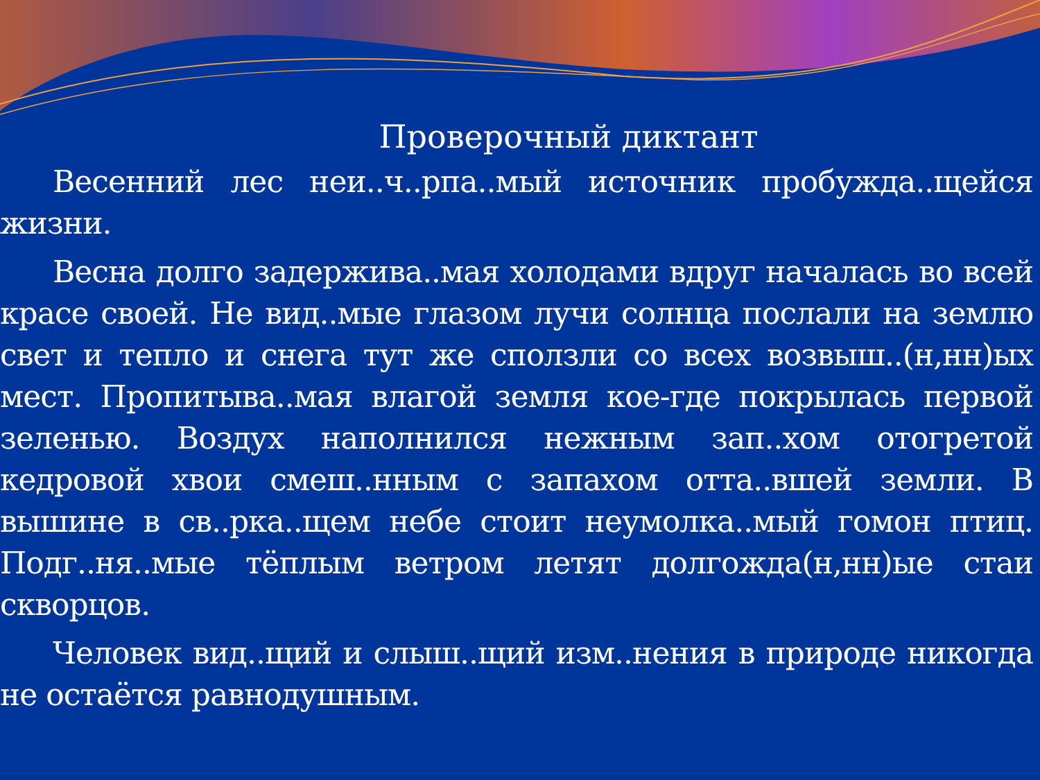Проверочный диктант
Весенний лес неи..ч..рпа..мый источник пробужда..щейся жизни.
Весна долго задержива..мая холодами вдруг началась во всей красе своей. Не вид..мые глазом лучи солнца послали на землю свет и тепло и снега тут же сползли со всех возвыш..(н,нн)ых мест. Пропитыва..мая влагой земля кое-где покрылась первой зеленью. Воздух наполнился нежным зап..хом отогретой кедровой хвои смеш..нным с запахом отта..вшей земли. В вышине в св..рка..щем небе стоит неумолка..мый гомон птиц. Подг..ня..мые тёплым ветром летят долгожда(н,нн)ые стаи скворцов.
Человек вид..щий и слыш..щий изм..нения в природе никогда не остаётся равнодушным.